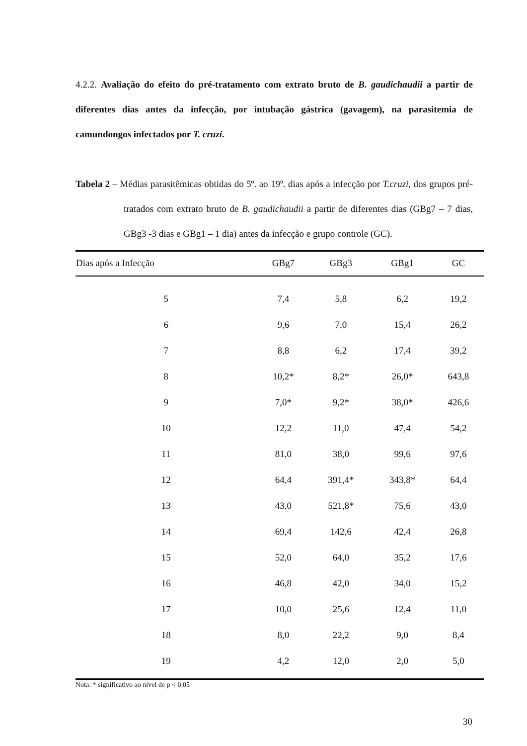4.2.2. Avaliação do efeito do pré-tratamento com extrato bruto de B. gaudichaudii a partir de diferentes dias antes da infecção, por intubação gástrica (gavagem), na parasitemia de camundongos infectados por T. cruzi.
Tabela 2 – Médias parasitêmicas obtidas do 5º. ao 19º. dias após a infecção por T.cruzi, dos grupos pré-tratados com extrato bruto de B. gaudichaudii a partir de diferentes dias (GBg7 – 7 dias, GBg3 -3 dias e GBg1 – 1 dia) antes da infecção e grupo controle (GC).
| Dias após a Infecção | GBg7 | GBg3 | GBg1 | GC |
| --- | --- | --- | --- | --- |
| 5 | 7,4 | 5,8 | 6,2 | 19,2 |
| 6 | 9,6 | 7,0 | 15,4 | 26,2 |
| 7 | 8,8 | 6,2 | 17,4 | 39,2 |
| 8 | 10,2* | 8,2* | 26,0* | 643,8 |
| 9 | 7,0* | 9,2* | 38,0* | 426,6 |
| 10 | 12,2 | 11,0 | 47,4 | 54,2 |
| 11 | 81,0 | 38,0 | 99,6 | 97,6 |
| 12 | 64,4 | 391,4* | 343,8* | 64,4 |
| 13 | 43,0 | 521,8* | 75,6 | 43,0 |
| 14 | 69,4 | 142,6 | 42,4 | 26,8 |
| 15 | 52,0 | 64,0 | 35,2 | 17,6 |
| 16 | 46,8 | 42,0 | 34,0 | 15,2 |
| 17 | 10,0 | 25,6 | 12,4 | 11,0 |
| 18 | 8,0 | 22,2 | 9,0 | 8,4 |
| 19 | 4,2 | 12,0 | 2,0 | 5,0 |
Nota: * significativo ao nível de p < 0.05
30